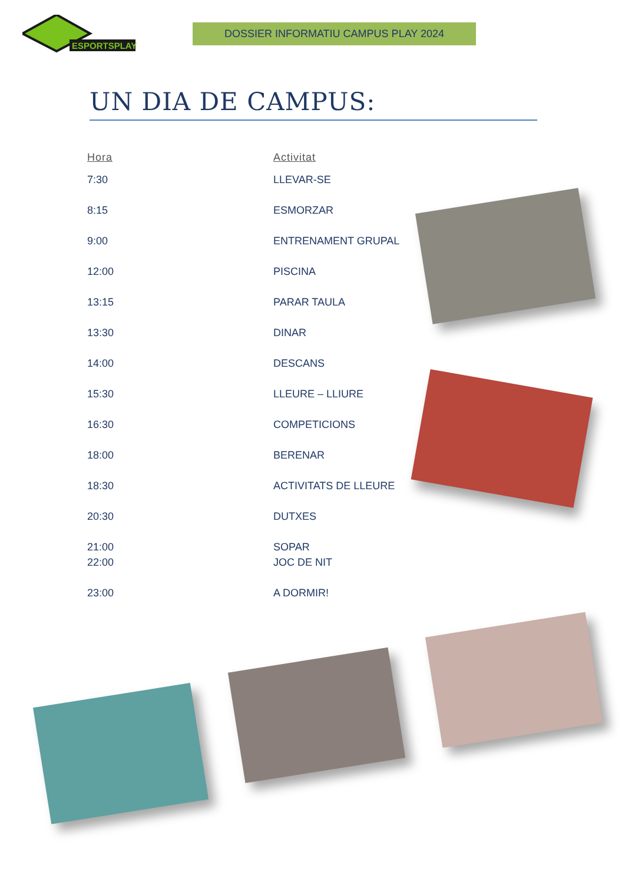ESPORTSPLAY
DOSSIER INFORMATIU CAMPUS PLAY 2024
UN DIA DE CAMPUS:
| Hora | Activitat |
| --- | --- |
| 7:30 | LLEVAR-SE |
| 8:15 | ESMORZAR |
| 9:00 | ENTRENAMENT GRUPAL |
| 12:00 | PISCINA |
| 13:15 | PARAR TAULA |
| 13:30 | DINAR |
| 14:00 | DESCANS |
| 15:30 | LLEURE – LLIURE |
| 16:30 | COMPETICIONS |
| 18:00 | BERENAR |
| 18:30 | ACTIVITATS DE LLEURE |
| 20:30 | DUTXES |
| 21:00 | SOPAR |
| 22:00 | JOC DE NIT |
| 23:00 | A DORMIR! |